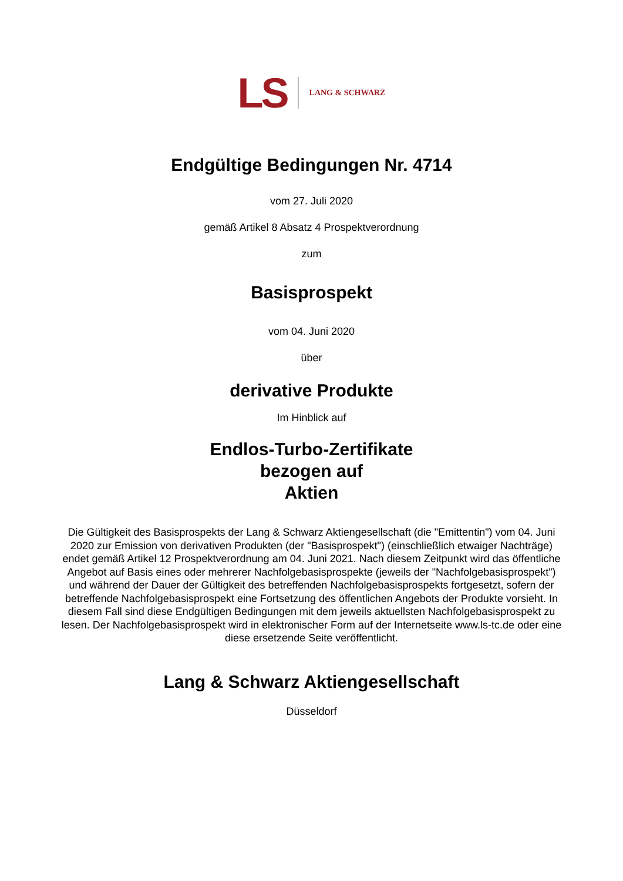LS LANG & SCHWARZ
Endgültige Bedingungen Nr. 4714
vom 27. Juli 2020
gemäß Artikel 8 Absatz 4 Prospektverordnung
zum
Basisprospekt
vom 04. Juni 2020
über
derivative Produkte
Im Hinblick auf
Endlos-Turbo-Zertifikate
bezogen auf
Aktien
Die Gültigkeit des Basisprospekts der Lang & Schwarz Aktiengesellschaft (die "Emittentin") vom 04. Juni 2020 zur Emission von derivativen Produkten (der "Basisprospekt") (einschließlich etwaiger Nachträge) endet gemäß Artikel 12 Prospektverordnung am 04. Juni 2021. Nach diesem Zeitpunkt wird das öffentliche Angebot auf Basis eines oder mehrerer Nachfolgebasisprospekte (jeweils der "Nachfolgebasisprospekt") und während der Dauer der Gültigkeit des betreffenden Nachfolgebasisprospekts fortgesetzt, sofern der betreffende Nachfolgebasisprospekt eine Fortsetzung des öffentlichen Angebots der Produkte vorsieht. In diesem Fall sind diese Endgültigen Bedingungen mit dem jeweils aktuellsten Nachfolgebasisprospekt zu lesen. Der Nachfolgebasisprospekt wird in elektronischer Form auf der Internetseite www.ls-tc.de oder eine diese ersetzende Seite veröffentlicht.
Lang & Schwarz Aktiengesellschaft
Düsseldorf